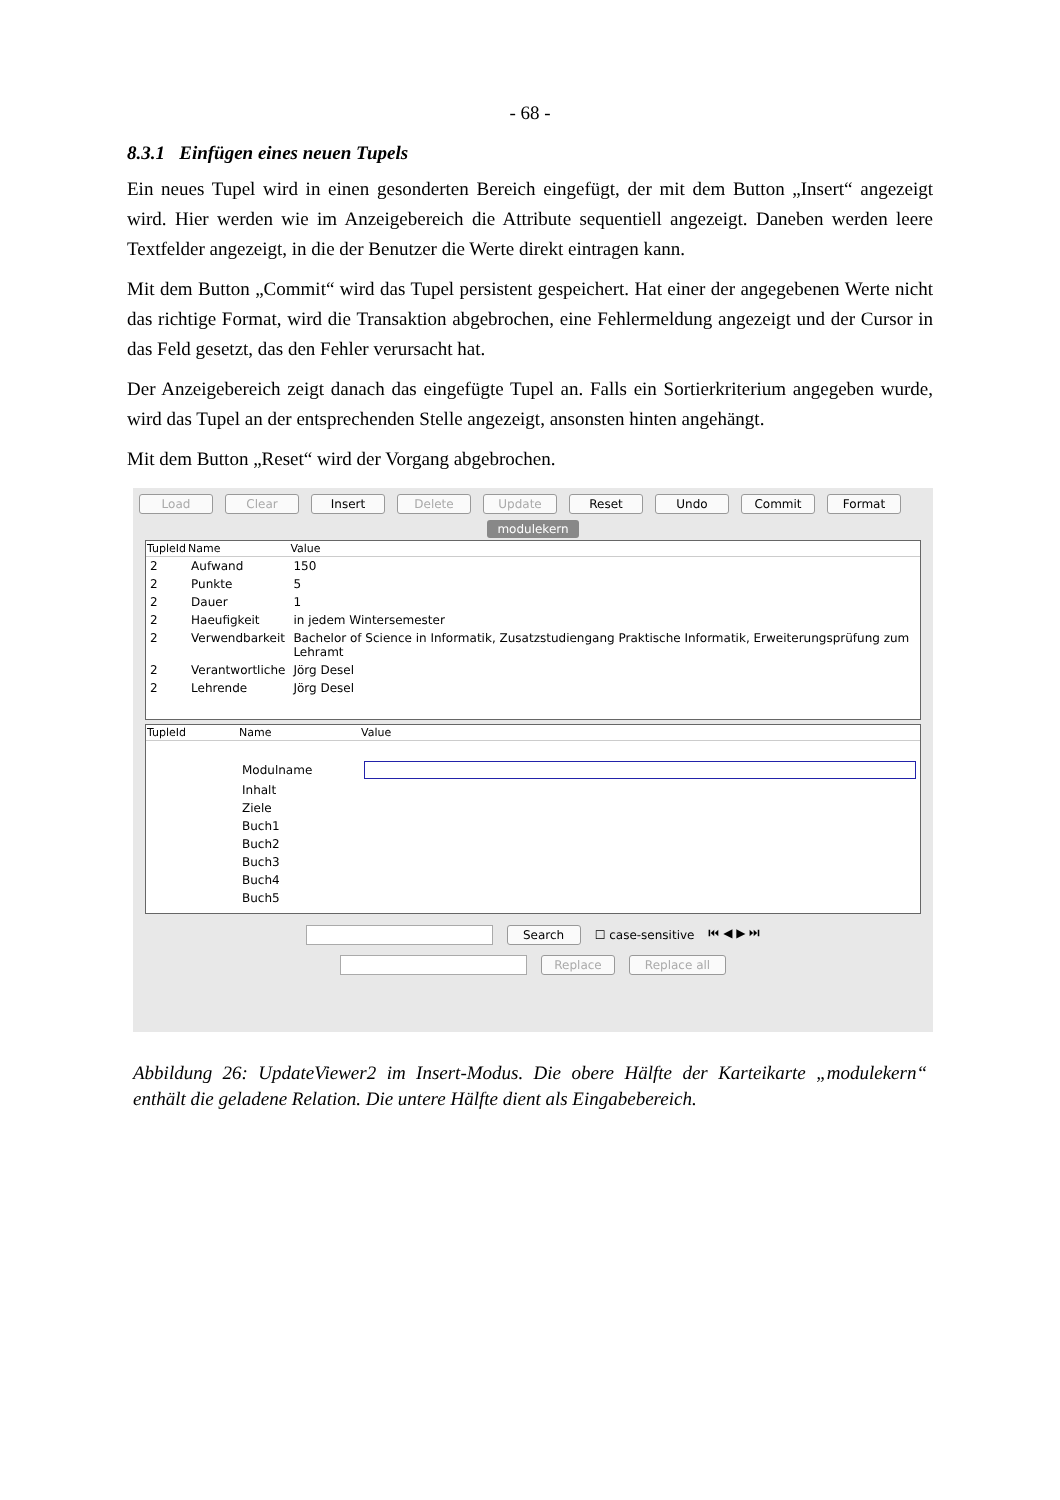- 68 -
8.3.1 Einfügen eines neuen Tupels
Ein neues Tupel wird in einen gesonderten Bereich eingefügt, der mit dem Button „Insert“ angezeigt wird. Hier werden wie im Anzeigebereich die Attribute sequentiell angezeigt. Daneben werden leere Textfelder angezeigt, in die der Benutzer die Werte direkt eintragen kann.
Mit dem Button „Commit“ wird das Tupel persistent gespeichert. Hat einer der angegebenen Werte nicht das richtige Format, wird die Transaktion abgebrochen, eine Fehlermeldung angezeigt und der Cursor in das Feld gesetzt, das den Fehler verursacht hat.
Der Anzeigebereich zeigt danach das eingefügte Tupel an. Falls ein Sortierkriterium angegeben wurde, wird das Tupel an der entsprechenden Stelle angezeigt, ansonsten hinten angehängt.
Mit dem Button „Reset“ wird der Vorgang abgebrochen.
Load Clear Insert Delete Update Reset Undo Commit Format
modulekern
| TupleId | Name | Value |
| --- | --- | --- |
| 2 | Aufwand | 150 |
| 2 | Punkte | 5 |
| 2 | Dauer | 1 |
| 2 | Haeufigkeit | in jedem Wintersemester |
| 2 | Verwendbarkeit | Bachelor of Science in Informatik, Zusatzstudiengang Praktische Informatik, Erweiterungsprüfung zum Lehramt |
| 2 | Verantwortliche | Jörg Desel |
| 2 | Lehrende | Jörg Desel |
| TupleId | Name | Value |
| --- | --- | --- |
| | Modulname | |
| | Inhalt | |
| | Ziele | |
| | Buch1 | |
| | Buch2 | |
| | Buch3 | |
| | Buch4 | |
| | Buch5 | |
Search ☐ case-sensitive ⏮ ◀ ▶ ⏭
Replace Replace all
Abbildung 26: UpdateViewer2 im Insert-Modus. Die obere Hälfte der Karteikarte „modulekern“ enthält die geladene Relation. Die untere Hälfte dient als Eingabebereich.